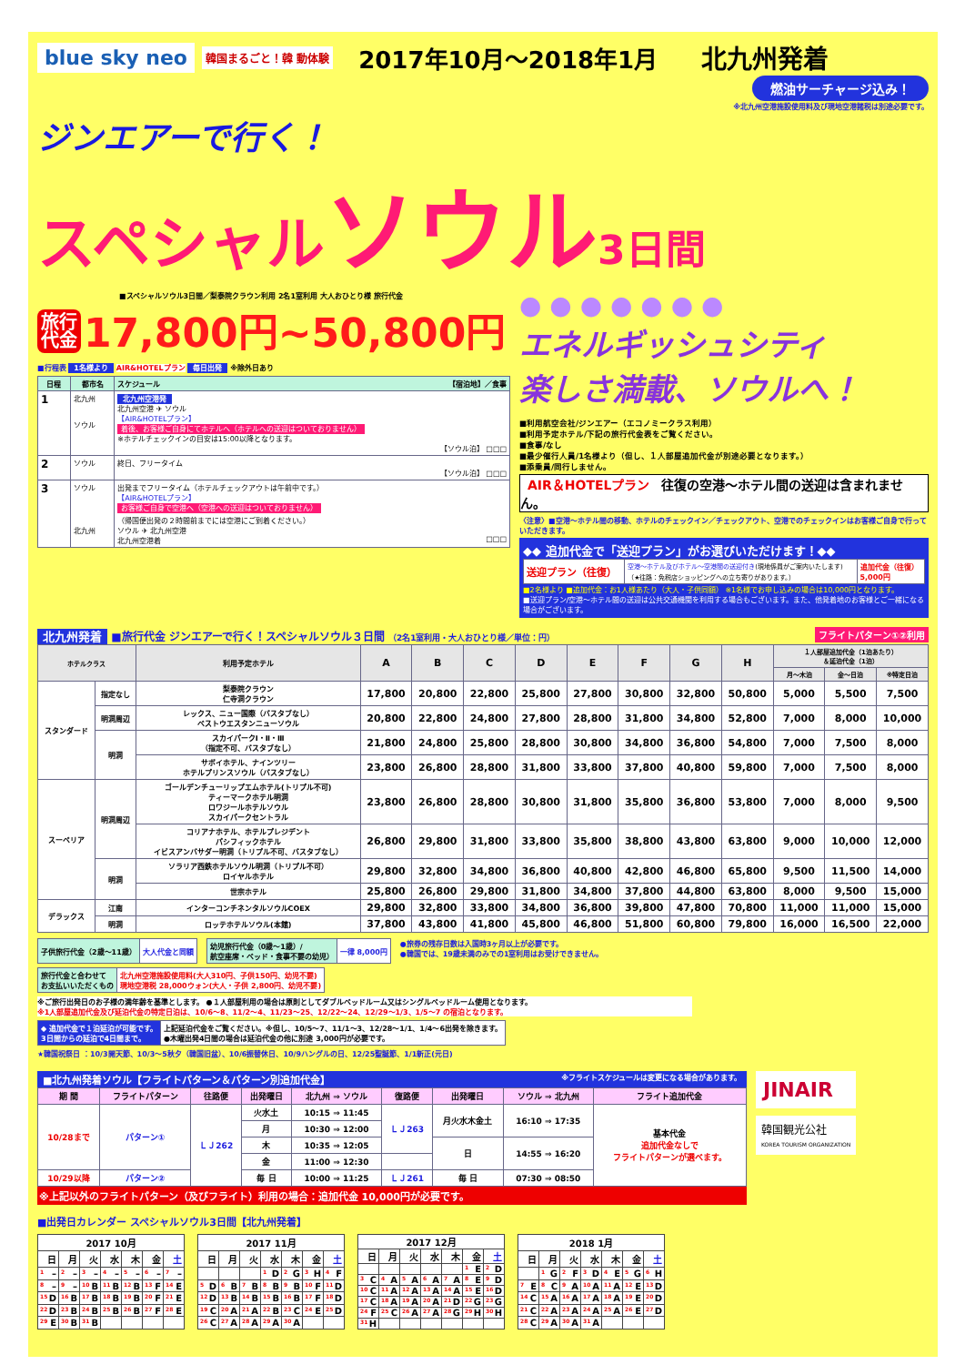blue sky neo 韓国まるごと！韓 動体験 2017年10月～2018年1月 北九州発着
燃油サーチャージ込み！
※北九州空港施設使用料及び現地空港諸税は別途必要です。
ジンエアーで行く！
スペシャルソウル 3日間
■スペシャルソウル3日間／梨泰院クラウン利用 2名1室利用 大人おひとり様 旅行代金
旅行
代金 17,800円~50,800円
■行程表 1名様より AIR&HOTELプラン 毎日出発 ※除外日あり
| 日程 | 都市名 | スケジュール 【宿泊地】／食事 |
| --- | --- | --- |
| 1 | 北九州 ソウル | 北九州空港発 北九州空港 ✈ ソウル 【AIR&HOTELプラン】 着後、お客様ご自身にてホテルへ（ホテルへの送迎はついておりません） ※ホテルチェックインの目安は15:00以降となります。 【ソウル泊】 □□□ |
| 2 | ソウル | 終日、フリータイム 【ソウル泊】 □□□ |
| 3 | ソウル 北九州 | 出発までフリータイム（ホテルチェックアウトは午前中です。） 【AIR&HOTELプラン】 お客様ご自身で空港へ（空港への送迎はついておりません） （帰国便出発の２時間前までには空港にご到着ください。） ソウル ✈ 北九州空港 北九州空港着 □□□ |
● ● ● ● ● ● ●
エネルギッシュシティ
楽しさ満載、ソウルへ！
■利用航空会社/ジンエアー（エコノミークラス利用）
■利用予定ホテル/下記の旅行代金表をご覧ください。
■食事/なし
■最少催行人員/1名様より（但し、１人部屋追加代金が別途必要となります。）
■添乗員/同行しません。
AIR＆HOTELプラン 往復の空港～ホテル間の送迎は含まれません。
〈注意〉■空港～ホテル間の移動、ホテルのチェックイン／チェックアウト、空港でのチェックインはお客様ご自身で行っていただきます。
◆◆ 追加代金で「送迎プラン」がお選びいただけます！◆◆
| 送迎プラン（往復） | 空港～ホテル及びホテル～空港間の送迎付き (現地係員がご案内いたします) （★往路：免税店ショッピングへの立ち寄りがあります。） | 追加代金（往復） 5,000円 |
■2名様より ■追加代金：お1人様あたり（大人・子供同額） ※1名様でお申し込みの場合は10,000円となります。
■送迎プラン/空港～ホテル間の送迎は公共交通機関を利用する場合もございます。また、他発着地のお客様とご一緒になる場合がございます。
北九州発着 ■旅行代金 ジンエアーで行く！スペシャルソウル３日間 （2名1室利用・大人おひとり様／単位：円） フライトパターン①②利用
| ホテルクラス | | 利用予定ホテル | A | B | C | D | E | F | G | H | １人部屋追加代金（1泊あたり） ＆延泊代金（1泊） | | |
| --- | --- | --- | --- | --- | --- | --- | --- | --- | --- | --- | --- | --- | --- |
| | | | | | | | | | | | 月～木泊 | 金～日泊 | ※特定日泊 |
| スタンダード | 指定なし | 梨泰院クラウン 仁寺洞クラウン | 17,800 | 20,800 | 22,800 | 25,800 | 27,800 | 30,800 | 32,800 | 50,800 | 5,000 | 5,500 | 7,500 |
| | 明洞周辺 | レックス、ニュー国際（バスタブなし） ベストウエスタンニューソウル | 20,800 | 22,800 | 24,800 | 27,800 | 28,800 | 31,800 | 34,800 | 52,800 | 7,000 | 8,000 | 10,000 |
| | 明洞 | スカイパークⅠ・Ⅱ・Ⅲ （指定不可、バスタブなし） | 21,800 | 24,800 | 25,800 | 28,800 | 30,800 | 34,800 | 36,800 | 54,800 | 7,000 | 7,500 | 8,000 |
| | | サボイホテル、ナインツリー ホテルプリンスソウル（バスタブなし） | 23,800 | 26,800 | 28,800 | 31,800 | 33,800 | 37,800 | 40,800 | 59,800 | 7,000 | 7,500 | 8,000 |
| スーペリア | 明洞周辺 | ゴールデンチューリップエムホテル(トリプル不可) ティーマークホテル明洞 ロワジールホテルソウル スカイパークセントラル | 23,800 | 26,800 | 28,800 | 30,800 | 31,800 | 35,800 | 36,800 | 53,800 | 7,000 | 8,000 | 9,500 |
| | | コリアナホテル、ホテルプレジデント パシフィックホテル イビスアンバサダー明洞（トリプル不可、バスタブなし） | 26,800 | 29,800 | 31,800 | 33,800 | 35,800 | 38,800 | 43,800 | 63,800 | 9,000 | 10,000 | 12,000 |
| | 明洞 | ソラリア西鉄ホテルソウル明洞（トリプル不可） ロイヤルホテル | 29,800 | 32,800 | 34,800 | 36,800 | 40,800 | 42,800 | 46,800 | 65,800 | 9,500 | 11,500 | 14,000 |
| | | 世宗ホテル | 25,800 | 26,800 | 29,800 | 31,800 | 34,800 | 37,800 | 44,800 | 63,800 | 8,000 | 9,500 | 15,000 |
| デラックス | 江南 | インターコンチネンタルソウルCOEX | 29,800 | 32,800 | 33,800 | 34,800 | 36,800 | 39,800 | 47,800 | 70,800 | 11,000 | 11,000 | 15,000 |
| | 明洞 | ロッテホテルソウル(本館) | 37,800 | 43,800 | 41,800 | 45,800 | 46,800 | 51,800 | 60,800 | 79,800 | 16,000 | 16,500 | 22,000 |
| 子供旅行代金（2歳～11歳） | 大人代金と同額 |
| 幼児旅行代金（0歳～1歳）/ 航空座席・ベッド・食事不要の幼児） | 一律 8,000円 |
●旅券の残存日数は入国時3ヶ月以上が必要です。
●韓国では、19歳未満のみでの1室利用はお受けできません。
| 旅行代金と合わせて お支払いいただくもの | 北九州空港施設使用料(大人310円、子供150円、幼児不要) 現地空港税 28,000ウォン(大人・子供 2,800円、幼児不要) |
※ご旅行出発日のお子様の満年齢を基準とします。 ●１人部屋利用の場合は原則としてダブルベッドルーム又はシングルベッドルーム使用となります。
※1人部屋追加代金及び延泊代金の特定日泊は、10/6～8、11/2～4、11/23～25、12/22～24、12/29～1/3、1/5～7 の宿泊となります。
| ◆ 追加代金で１泊延泊が可能です。 3日間からの延泊で4日間まで。 | 上記延泊代金をご覧ください。※但し、10/5～7、11/1～3、12/28～1/1、1/4～6出発を除きます。 ●木曜出発4日間の場合は延泊代金の他に別途 3,000円が必要です。 |
★韓国祝祭日 ：10/3開天節、10/3～5秋夕（韓国旧盆）、10/6振替休日、10/9ハングルの日、12/25聖誕節、1/1新正(元日)
■北九州発着ソウル【フライトパターン＆パターン別追加代金】 ※フライトスケジュールは変更になる場合があります。
| 期 間 | フライトパターン | 往路便 | 出発曜日 | 北九州 ⇒ ソウル | 復路便 | 出発曜日 | ソウル ⇒ 北九州 | フライト追加代金 |
| --- | --- | --- | --- | --- | --- | --- | --- | --- |
| 10/28まで | パターン① | ＬＪ262 | 火水土 | 10:15 ⇒ 11:45 | ＬＪ263 | 月火水木金土 | 16:10 ⇒ 17:35 | 基本代金 追加代金なしで フライトパターンが選べます。 |
| | | | 月 | 10:30 ⇒ 12:00 | | | | |
| | | | 木 | 10:35 ⇒ 12:05 | | 日 | 14:55 ⇒ 16:20 | |
| | | | 金 | 11:00 ⇒ 12:30 | | | | |
| 10/29以降 | パターン② | | 毎 日 | 10:00 ⇒ 11:25 | ＬＪ261 | 毎 日 | 07:30 ⇒ 08:50 | |
※上記以外のフライトパターン（及びフライト）利用の場合：追加代金 10,000円が必要です。
JINAIR
韓国観光公社
KOREA TOURISM ORGANIZATION
■出発日カレンダー スペシャルソウル3日間【北九州発着】
| 2017 10月 | | | | | | |
| --- | --- | --- | --- | --- | --- | --- |
| 日 | 月 | 火 | 水 | 木 | 金 | 土 |
| <sup>1</sup> – | <sup>2</sup> – | <sup>3</sup> – | <sup>4</sup> – | <sup>5</sup> – | <sup>6</sup> – | <sup>7</sup> – |
| <sup>8</sup> – | <sup>9</sup> – | <sup>10</sup> B | <sup>11</sup> B | <sup>12</sup> B | <sup>13</sup> F | <sup>14</sup> E |
| <sup>15</sup> D | <sup>16</sup> B | <sup>17</sup> B | <sup>18</sup> B | <sup>19</sup> B | <sup>20</sup> F | <sup>21</sup> E |
| <sup>22</sup> D | <sup>23</sup> B | <sup>24</sup> B | <sup>25</sup> B | <sup>26</sup> B | <sup>27</sup> F | <sup>28</sup> E |
| <sup>29</sup> E | <sup>30</sup> B | <sup>31</sup> B | | | | |
| 2017 11月 | | | | | | |
| --- | --- | --- | --- | --- | --- | --- |
| 日 | 月 | 火 | 水 | 木 | 金 | 土 |
| | | | <sup>1</sup> D | <sup>2</sup> G | <sup>3</sup> H | <sup>4</sup> F |
| <sup>5</sup> D | <sup>6</sup> B | <sup>7</sup> B | <sup>8</sup> B | <sup>9</sup> B | <sup>10</sup> F | <sup>11</sup> D |
| <sup>12</sup> D | <sup>13</sup> B | <sup>14</sup> B | <sup>15</sup> B | <sup>16</sup> B | <sup>17</sup> F | <sup>18</sup> D |
| <sup>19</sup> C | <sup>20</sup> A | <sup>21</sup> A | <sup>22</sup> B | <sup>23</sup> C | <sup>24</sup> E | <sup>25</sup> D |
| <sup>26</sup> C | <sup>27</sup> A | <sup>28</sup> A | <sup>29</sup> A | <sup>30</sup> A | | |
| 2017 12月 | | | | | | |
| --- | --- | --- | --- | --- | --- | --- |
| 日 | 月 | 火 | 水 | 木 | 金 | 土 |
| | | | | | <sup>1</sup> E | <sup>2</sup> D |
| <sup>3</sup> C | <sup>4</sup> A | <sup>5</sup> A | <sup>6</sup> A | <sup>7</sup> A | <sup>8</sup> E | <sup>9</sup> D |
| <sup>10</sup> C | <sup>11</sup> A | <sup>12</sup> A | <sup>13</sup> A | <sup>14</sup> A | <sup>15</sup> E | <sup>16</sup> D |
| <sup>17</sup> C | <sup>18</sup> A | <sup>19</sup> A | <sup>20</sup> A | <sup>21</sup> D | <sup>22</sup> G | <sup>23</sup> G |
| <sup>24</sup> F | <sup>25</sup> C | <sup>26</sup> A | <sup>27</sup> A | <sup>28</sup> G | <sup>29</sup> H | <sup>30</sup> H |
| <sup>31</sup> H | | | | | | |
| 2018 1月 | | | | | | |
| --- | --- | --- | --- | --- | --- | --- |
| 日 | 月 | 火 | 水 | 木 | 金 | 土 |
| | <sup>1</sup> G | <sup>2</sup> F | <sup>3</sup> D | <sup>4</sup> E | <sup>5</sup> G | <sup>6</sup> H |
| <sup>7</sup> E | <sup>8</sup> C | <sup>9</sup> A | <sup>10</sup> A | <sup>11</sup> A | <sup>12</sup> E | <sup>13</sup> D |
| <sup>14</sup> C | <sup>15</sup> A | <sup>16</sup> A | <sup>17</sup> A | <sup>18</sup> A | <sup>19</sup> E | <sup>20</sup> D |
| <sup>21</sup> C | <sup>22</sup> A | <sup>23</sup> A | <sup>24</sup> A | <sup>25</sup> A | <sup>26</sup> E | <sup>27</sup> D |
| <sup>28</sup> C | <sup>29</sup> A | <sup>30</sup> A | <sup>31</sup> A | | | |